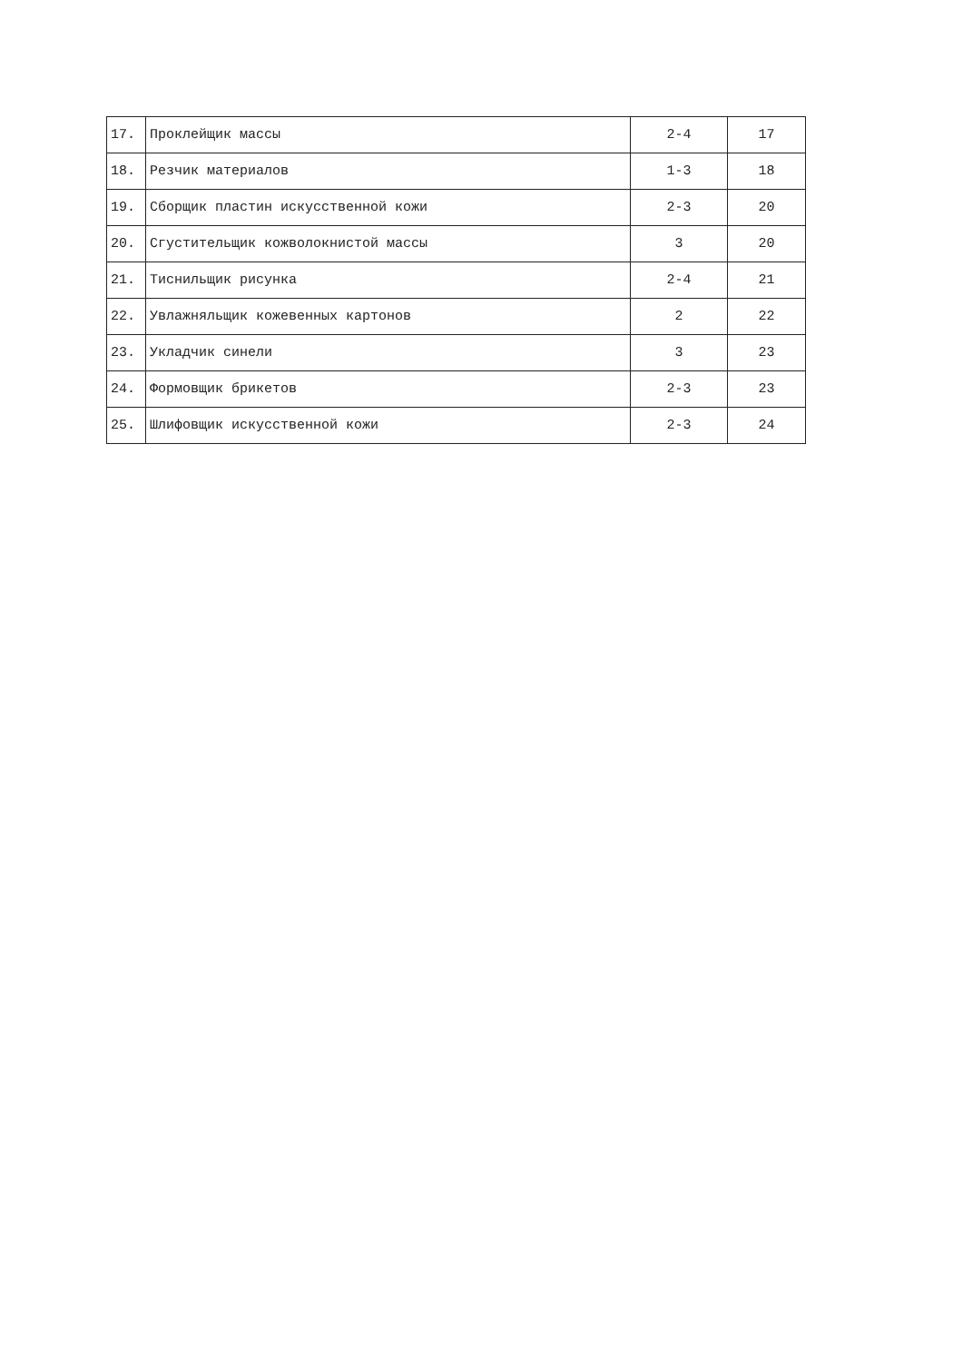| 17. | Проклейщик массы | 2-4 | 17 |
| 18. | Резчик материалов | 1-3 | 18 |
| 19. | Сборщик пластин искусственной кожи | 2-3 | 20 |
| 20. | Сгустительщик кожволокнистой массы | 3 | 20 |
| 21. | Тиснильщик рисунка | 2-4 | 21 |
| 22. | Увлажняльщик кожевенных картонов | 2 | 22 |
| 23. | Укладчик синели | 3 | 23 |
| 24. | Формовщик брикетов | 2-3 | 23 |
| 25. | Шлифовщик искусственной кожи | 2-3 | 24 |